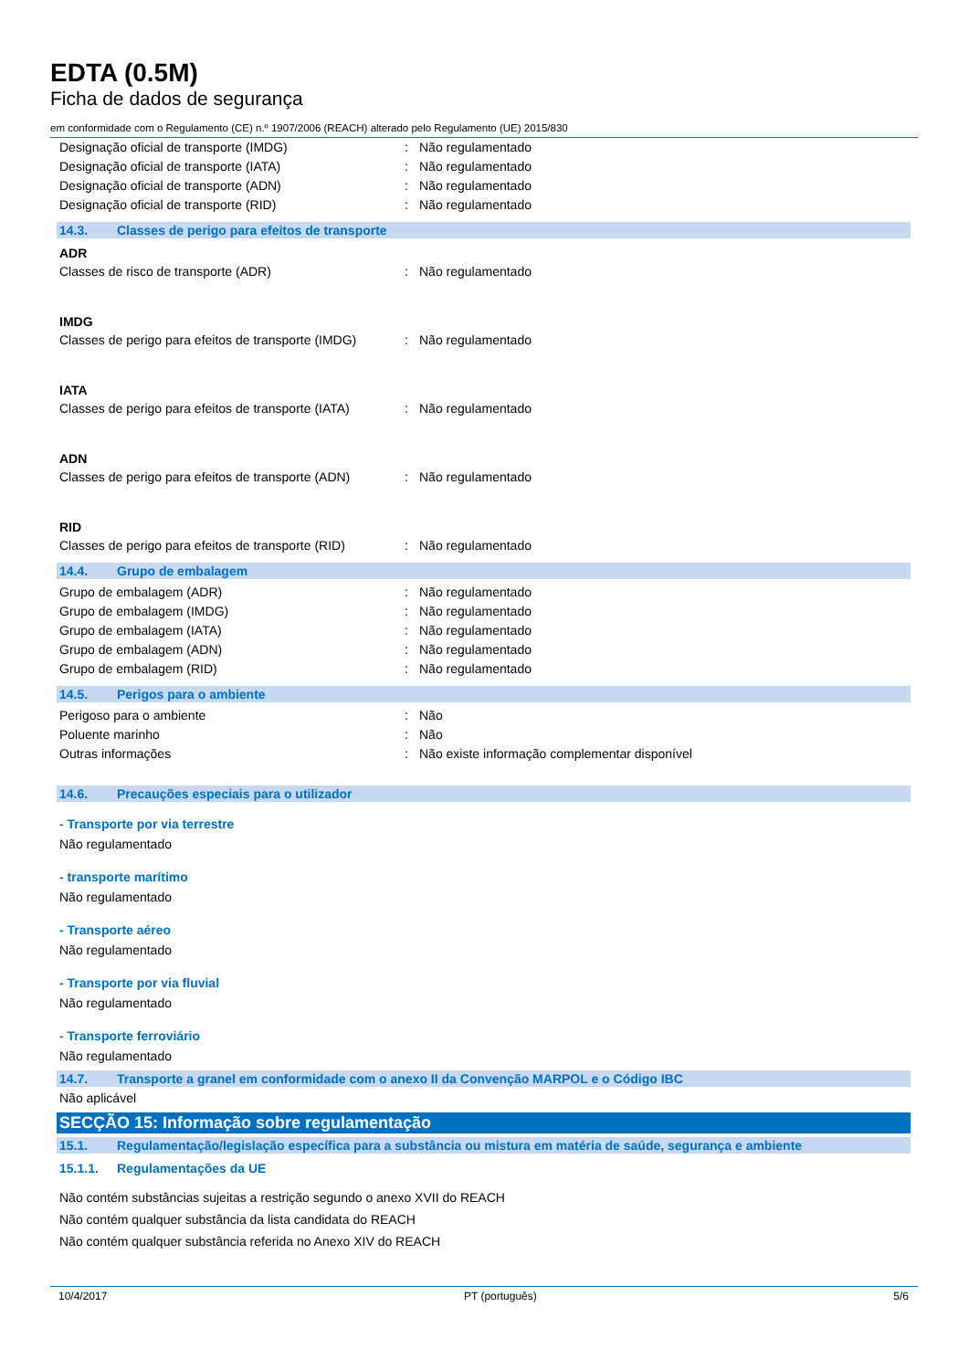EDTA (0.5M)
Ficha de dados de segurança
em conformidade com o Regulamento (CE) n.º 1907/2006 (REACH) alterado pelo Regulamento (UE) 2015/830
| Designação oficial de transporte (IMDG) | : | Não regulamentado |
| Designação oficial de transporte (IATA) | : | Não regulamentado |
| Designação oficial de transporte (ADN) | : | Não regulamentado |
| Designação oficial de transporte (RID) | : | Não regulamentado |
14.3. Classes de perigo para efeitos de transporte
ADR
| Classes de risco de transporte (ADR) | : | Não regulamentado |
IMDG
| Classes de perigo para efeitos de transporte (IMDG) | : | Não regulamentado |
IATA
| Classes de perigo para efeitos de transporte (IATA) | : | Não regulamentado |
ADN
| Classes de perigo para efeitos de transporte (ADN) | : | Não regulamentado |
RID
| Classes de perigo para efeitos de transporte (RID) | : | Não regulamentado |
14.4. Grupo de embalagem
| Grupo de embalagem (ADR) | : | Não regulamentado |
| Grupo de embalagem (IMDG) | : | Não regulamentado |
| Grupo de embalagem (IATA) | : | Não regulamentado |
| Grupo de embalagem (ADN) | : | Não regulamentado |
| Grupo de embalagem (RID) | : | Não regulamentado |
14.5. Perigos para o ambiente
| Perigoso para o ambiente | : | Não |
| Poluente marinho | : | Não |
| Outras informações | : | Não existe informação complementar disponível |
14.6. Precauções especiais para o utilizador
- Transporte por via terrestre
Não regulamentado
- transporte marítimo
Não regulamentado
- Transporte aéreo
Não regulamentado
- Transporte por via fluvial
Não regulamentado
- Transporte ferroviário
Não regulamentado
14.7. Transporte a granel em conformidade com o anexo II da Convenção MARPOL e o Código IBC
Não aplicável
SECÇÃO 15: Informação sobre regulamentação
15.1. Regulamentação/legislação específica para a substância ou mistura em matéria de saúde, segurança e ambiente
15.1.1. Regulamentações da UE
Não contém substâncias sujeitas a restrição segundo o anexo XVII do REACH
Não contém qualquer substância da lista candidata do REACH
Não contém qualquer substância referida no Anexo XIV do REACH
10/4/2017 PT (português) 5/6